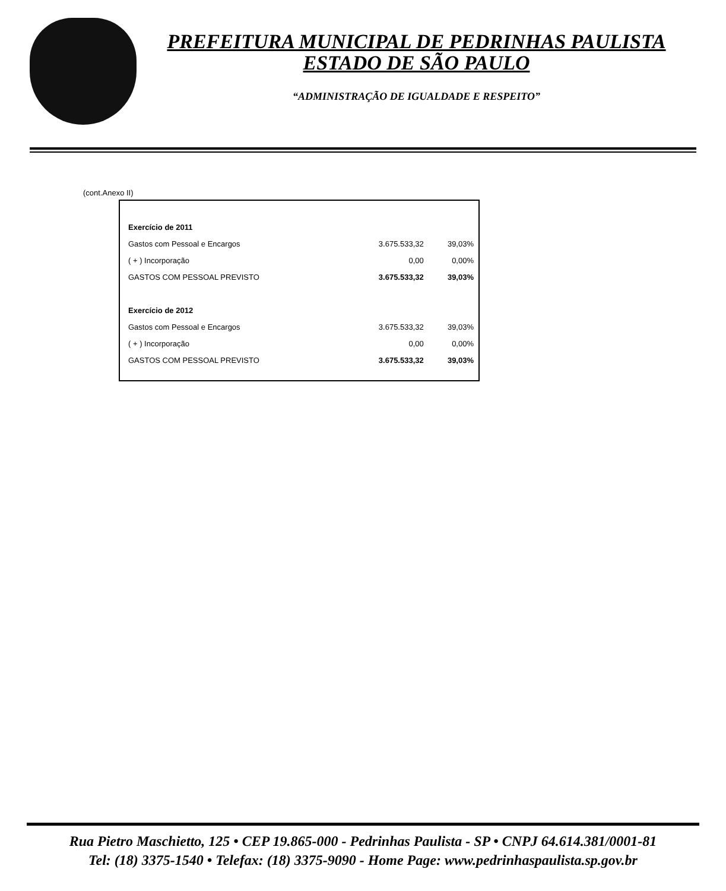PREFEITURA MUNICIPAL DE PEDRINHAS PAULISTA
ESTADO DE SÃO PAULO
“ADMINISTRAÇÃO DE IGUALDADE E RESPEITO”
(cont.Anexo II)
| Exercício de 2011 | | |
| Gastos com Pessoal e Encargos | 3.675.533,32 | 39,03% |
| ( + ) Incorporação | 0,00 | 0,00% |
| GASTOS COM PESSOAL PREVISTO | 3.675.533,32 | 39,03% |
| Exercício de 2012 | | |
| Gastos com Pessoal e Encargos | 3.675.533,32 | 39,03% |
| ( + ) Incorporação | 0,00 | 0,00% |
| GASTOS COM PESSOAL PREVISTO | 3.675.533,32 | 39,03% |
Rua Pietro Maschietto, 125 • CEP 19.865-000 - Pedrinhas Paulista - SP • CNPJ 64.614.381/0001-81
Tel: (18) 3375-1540 • Telefax: (18) 3375-9090 - Home Page: www.pedrinhaspaulista.sp.gov.br